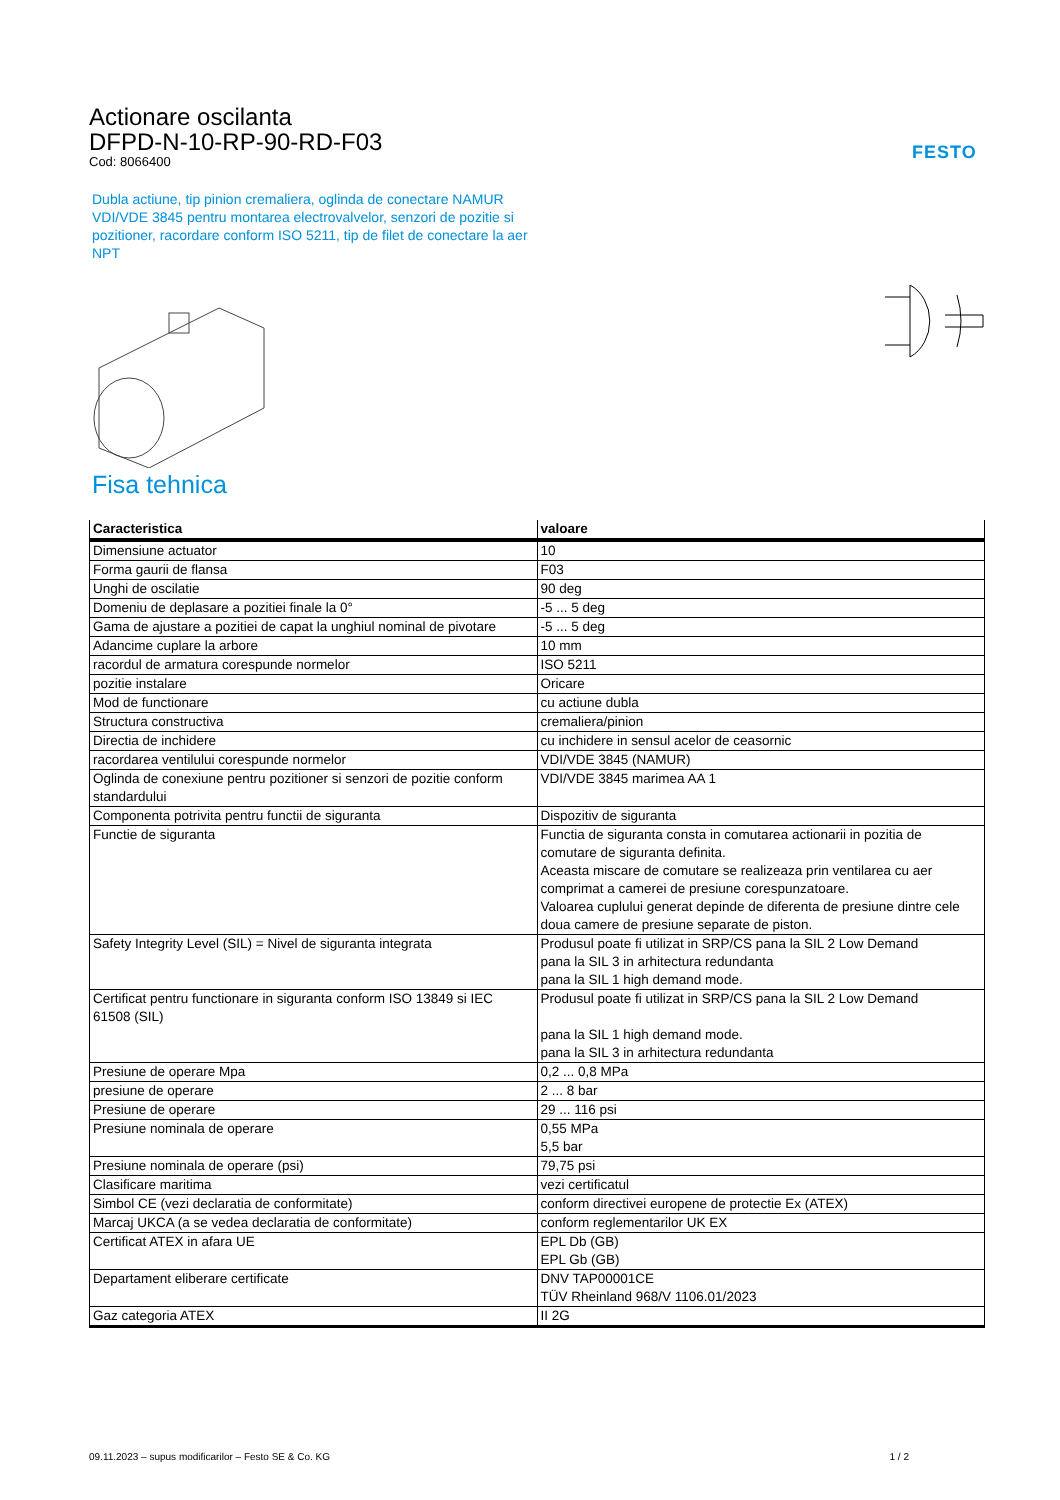Actionare oscilanta
DFPD-N-10-RP-90-RD-F03
Cod: 8066400
FESTO
Dubla actiune, tip pinion cremaliera, oglinda de conectare NAMUR VDI/VDE 3845 pentru montarea electrovalvelor, senzori de pozitie si pozitioner, racordare conform ISO 5211, tip de filet de conectare la aer NPT
Fisa tehnica
| Caracteristica | valoare |
| --- | --- |
| Dimensiune actuator | 10 |
| Forma gaurii de flansa | F03 |
| Unghi de oscilatie | 90 deg |
| Domeniu de deplasare a pozitiei finale la 0° | -5 ... 5 deg |
| Gama de ajustare a pozitiei de capat la unghiul nominal de pivotare | -5 ... 5 deg |
| Adancime cuplare la arbore | 10 mm |
| racordul de armatura corespunde normelor | ISO 5211 |
| pozitie instalare | Oricare |
| Mod de functionare | cu actiune dubla |
| Structura constructiva | cremaliera/pinion |
| Directia de inchidere | cu inchidere in sensul acelor de ceasornic |
| racordarea ventilului corespunde normelor | VDI/VDE 3845 (NAMUR) |
| Oglinda de conexiune pentru pozitioner si senzori de pozitie conform standardului | VDI/VDE 3845 marimea AA 1 |
| Componenta potrivita pentru functii de siguranta | Dispozitiv de siguranta |
| Functie de siguranta | Functia de siguranta consta in comutarea actionarii in pozitia de comutare de siguranta definita. Aceasta miscare de comutare se realizeaza prin ventilarea cu aer comprimat a camerei de presiune corespunzatoare. Valoarea cuplului generat depinde de diferenta de presiune dintre cele doua camere de presiune separate de piston. |
| Safety Integrity Level (SIL) = Nivel de siguranta integrata | Produsul poate fi utilizat in SRP/CS pana la SIL 2 Low Demand pana la SIL 3 in arhitectura redundanta pana la SIL 1 high demand mode. |
| Certificat pentru functionare in siguranta conform ISO 13849 si IEC 61508 (SIL) | Produsul poate fi utilizat in SRP/CS pana la SIL 2 Low Demand pana la SIL 1 high demand mode. pana la SIL 3 in arhitectura redundanta |
| Presiune de operare Mpa | 0,2 ... 0,8 MPa |
| presiune de operare | 2 ... 8 bar |
| Presiune de operare | 29 ... 116 psi |
| Presiune nominala de operare | 0,55 MPa 5,5 bar |
| Presiune nominala de operare (psi) | 79,75 psi |
| Clasificare maritima | vezi certificatul |
| Simbol CE (vezi declaratia de conformitate) | conform directivei europene de protectie Ex (ATEX) |
| Marcaj UKCA (a se vedea declaratia de conformitate) | conform reglementarilor UK EX |
| Certificat ATEX in afara UE | EPL Db (GB) EPL Gb (GB) |
| Departament eliberare certificate | DNV TAP00001CE TÜV Rheinland 968/V 1106.01/2023 |
| Gaz categoria ATEX | II 2G |
09.11.2023 – supus modificarilor – Festo SE & Co. KG 1 / 2